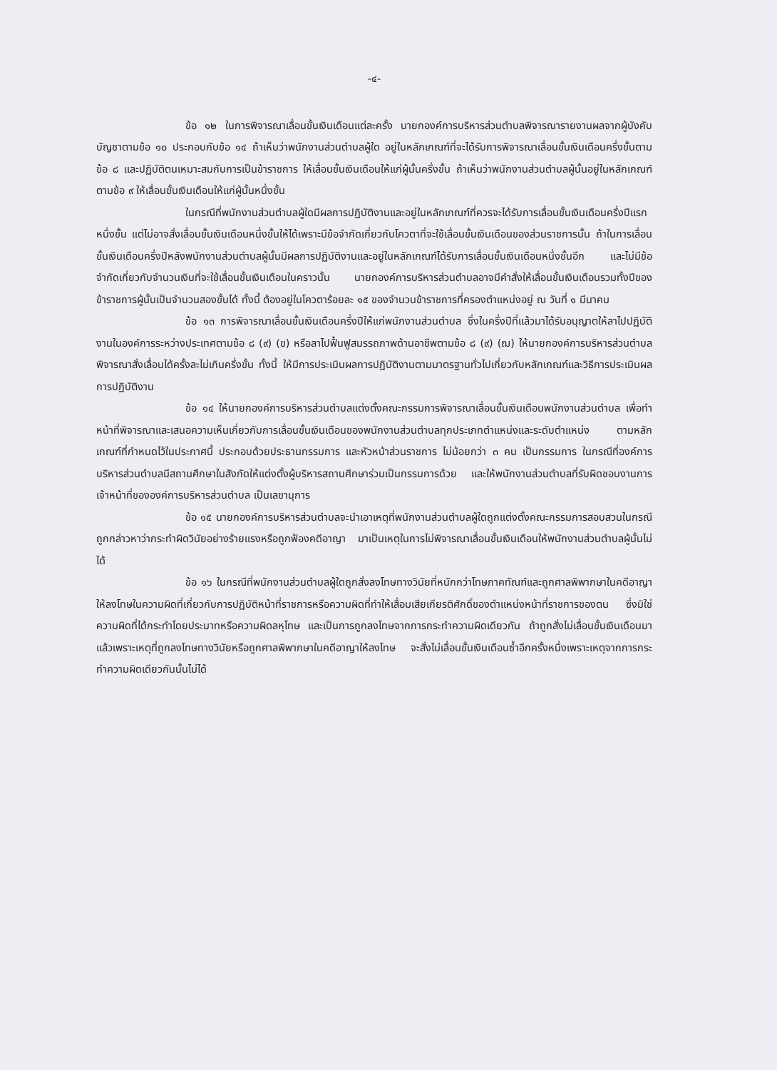-๔-
ข้อ ๑๒ ในการพิจารณาเลื่อนขั้นเงินเดือนแต่ละครั้ง นายกองค์การบริหารส่วนตำบลพิจารณารายงานผลจากผู้บังคับบัญชาตามข้อ ๑๐ ประกอบกับข้อ ๑๔ ถ้าเห็นว่าพนักงานส่วนตำบลผู้ใด อยู่ในหลักเกณฑ์ที่จะได้รับการพิจารณาเลื่อนขั้นเงินเดือนครึ่งขั้นตามข้อ ๘ และปฏิบัติตนเหมาะสมกับการเป็นข้าราชการ ให้เลื่อนขั้นเงินเดือนให้แก่ผู้นั้นครึ่งขั้น ถ้าเห็นว่าพนักงานส่วนตำบลผู้นั้นอยู่ในหลักเกณฑ์ตามข้อ ๙ ให้เลื่อนขั้นเงินเดือนให้แก่ผู้นั้นหนึ่งขั้น
ในกรณีที่พนักงานส่วนตำบลผู้ใดมีผลการปฏิบัติงานและอยู่ในหลักเกณฑ์ที่ควรจะได้รับการเลื่อนขั้นเงินเดือนครึ่งปีแรกหนึ่งขั้น แต่ไม่อาจสั่งเลื่อนขั้นเงินเดือนหนึ่งขั้นให้ได้เพราะมีข้อจำกัดเกี่ยวกับโควตาที่จะใช้เลื่อนขั้นเงินเดือนของส่วนราชการนั้น ถ้าในการเลื่อนขั้นเงินเดือนครึ่งปีหลังพนักงานส่วนตำบลผู้นั้นมีผลการปฏิบัติงานและอยู่ในหลักเกณฑ์ได้รับการเลื่อนขั้นเงินเดือนหนึ่งขั้นอีก และไม่มีข้อจำกัดเกี่ยวกับจำนวนเงินที่จะใช้เลื่อนขั้นเงินเดือนในคราวนั้น นายกองค์การบริหารส่วนตำบลอาจมีคำสั่งให้เลื่อนขั้นเงินเดือนรวมทั้งปีของข้าราชการผู้นั้นเป็นจำนวนสองขั้นได้ ทั้งนี้ ต้องอยู่ในโควตาร้อยละ ๑๕ ของจำนวนข้าราชการที่ครองตำแหน่งอยู่ ณ วันที่ ๑ มีนาคม
ข้อ ๑๓ การพิจารณาเลื่อนขั้นเงินเดือนครึ่งปีให้แก่พนักงานส่วนตำบล ซึ่งในครึ่งปีที่แล้วมาได้รับอนุญาตให้ลาไปปฏิบัติงานในองค์การระหว่างประเทศตามข้อ ๘ (๙) (ข) หรือลาไปฟื้นฟูสมรรถภาพด้านอาชีพตามข้อ ๘ (๙) (ฌ) ให้นายกองค์การบริหารส่วนตำบลพิจารณาสั่งเลื่อนได้ครั้งละไม่เกินครึ่งขั้น ทั้งนี้ ให้มีการประเมินผลการปฏิบัติงานตามมาตรฐานทั่วไปเกี่ยวกับหลักเกณฑ์และวิธีการประเมินผลการปฏิบัติงาน
ข้อ ๑๔ ให้นายกองค์การบริหารส่วนตำบลแต่งตั้งคณะกรรมการพิจารณาเลื่อนขั้นเงินเดือนพนักงานส่วนตำบล เพื่อทำหน้าที่พิจารณาและเสนอความเห็นเกี่ยวกับการเลื่อนขั้นเงินเดือนของพนักงานส่วนตำบลทุกประเภทตำแหน่งและระดับตำแหน่ง ตามหลักเกณฑ์ที่กำหนดไว้ในประกาศนี้ ประกอบด้วยประธานกรรมการ และหัวหน้าส่วนราชการ ไม่น้อยกว่า ๓ คน เป็นกรรมการ ในกรณีที่องค์การบริหารส่วนตำบลมีสถานศึกษาในสังกัดให้แต่งตั้งผู้บริหารสถานศึกษาร่วมเป็นกรรมการด้วย และให้พนักงานส่วนตำบลที่รับผิดชอบงานการเจ้าหน้าที่ขององค์การบริหารส่วนตำบล เป็นเลขานุการ
ข้อ ๑๕ นายกองค์การบริหารส่วนตำบลจะนำเอาเหตุที่พนักงานส่วนตำบลผู้ใดถูกแต่งตั้งคณะกรรมการสอบสวนในกรณีถูกกล่าวหาว่ากระทำผิดวินัยอย่างร้ายแรงหรือถูกฟ้องคดีอาญา มาเป็นเหตุในการไม่พิจารณาเลื่อนขั้นเงินเดือนให้พนักงานส่วนตำบลผู้นั้นไม่ได้
ข้อ ๑๖ ในกรณีที่พนักงานส่วนตำบลผู้ใดถูกสั่งลงโทษทางวินัยที่หนักกว่าโทษภาคทัณฑ์และถูกศาลพิพากษาในคดีอาญาให้ลงโทษในความผิดที่เกี่ยวกับการปฏิบัติหน้าที่ราชการหรือความผิดที่ทำให้เสื่อมเสียเกียรติศักดิ์ของตำแหน่งหน้าที่ราชการของตน ซึ่งมิใช่ความผิดที่ได้กระทำโดยประมาทหรือความผิดลหุโทษ และเป็นการถูกลงโทษจากการกระทำความผิดเดียวกัน ถ้าถูกสั่งไม่เลื่อนขั้นเงินเดือนมาแล้วเพราะเหตุที่ถูกลงโทษทางวินัยหรือถูกศาลพิพากษาในคดีอาญาให้ลงโทษ จะสั่งไม่เลื่อนขั้นเงินเดือนซ้ำอีกครั้งหนึ่งเพราะเหตุจากการกระทำความผิดเดียวกันนั้นไม่ได้